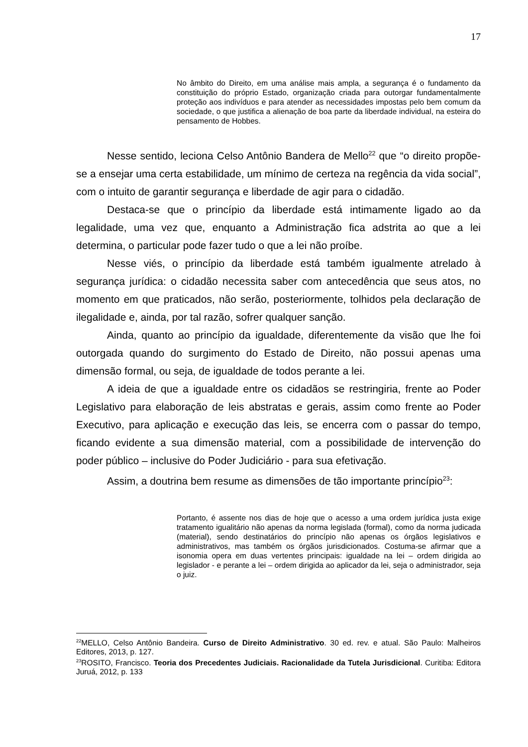17
No âmbito do Direito, em uma análise mais ampla, a segurança é o fundamento da constituição do próprio Estado, organização criada para outorgar fundamentalmente proteção aos indivíduos e para atender as necessidades impostas pelo bem comum da sociedade, o que justifica a alienação de boa parte da liberdade individual, na esteira do pensamento de Hobbes.
Nesse sentido, leciona Celso Antônio Bandera de Mello<sup>22</sup> que “o direito propõe-se a ensejar uma certa estabilidade, um mínimo de certeza na regência da vida social”, com o intuito de garantir segurança e liberdade de agir para o cidadão.
Destaca-se que o princípio da liberdade está intimamente ligado ao da legalidade, uma vez que, enquanto a Administração fica adstrita ao que a lei determina, o particular pode fazer tudo o que a lei não proíbe.
Nesse viés, o princípio da liberdade está também igualmente atrelado à segurança jurídica: o cidadão necessita saber com antecedência que seus atos, no momento em que praticados, não serão, posteriormente, tolhidos pela declaração de ilegalidade e, ainda, por tal razão, sofrer qualquer sanção.
Ainda, quanto ao princípio da igualdade, diferentemente da visão que lhe foi outorgada quando do surgimento do Estado de Direito, não possui apenas uma dimensão formal, ou seja, de igualdade de todos perante a lei.
A ideia de que a igualdade entre os cidadãos se restringiria, frente ao Poder Legislativo para elaboração de leis abstratas e gerais, assim como frente ao Poder Executivo, para aplicação e execução das leis, se encerra com o passar do tempo, ficando evidente a sua dimensão material, com a possibilidade de intervenção do poder público – inclusive do Poder Judiciário - para sua efetivação.
Assim, a doutrina bem resume as dimensões de tão importante princípio<sup>23</sup>:
Portanto, é assente nos dias de hoje que o acesso a uma ordem jurídica justa exige tratamento igualitário não apenas da norma legislada (formal), como da norma judicada (material), sendo destinatários do princípio não apenas os órgãos legislativos e administrativos, mas também os órgãos jurisdicionados. Costuma-se afirmar que a isonomia opera em duas vertentes principais: igualdade na lei – ordem dirigida ao legislador - e perante a lei – ordem dirigida ao aplicador da lei, seja o administrador, seja o juiz.
<sup>22</sup> MELLO, Celso Antônio Bandeira. Curso de Direito Administrativo. 30 ed. rev. e atual. São Paulo: Malheiros Editores, 2013, p. 127.
<sup>23</sup> ROSITO, Francisco. Teoria dos Precedentes Judiciais. Racionalidade da Tutela Jurisdicional. Curitiba: Editora Juruá, 2012, p. 133